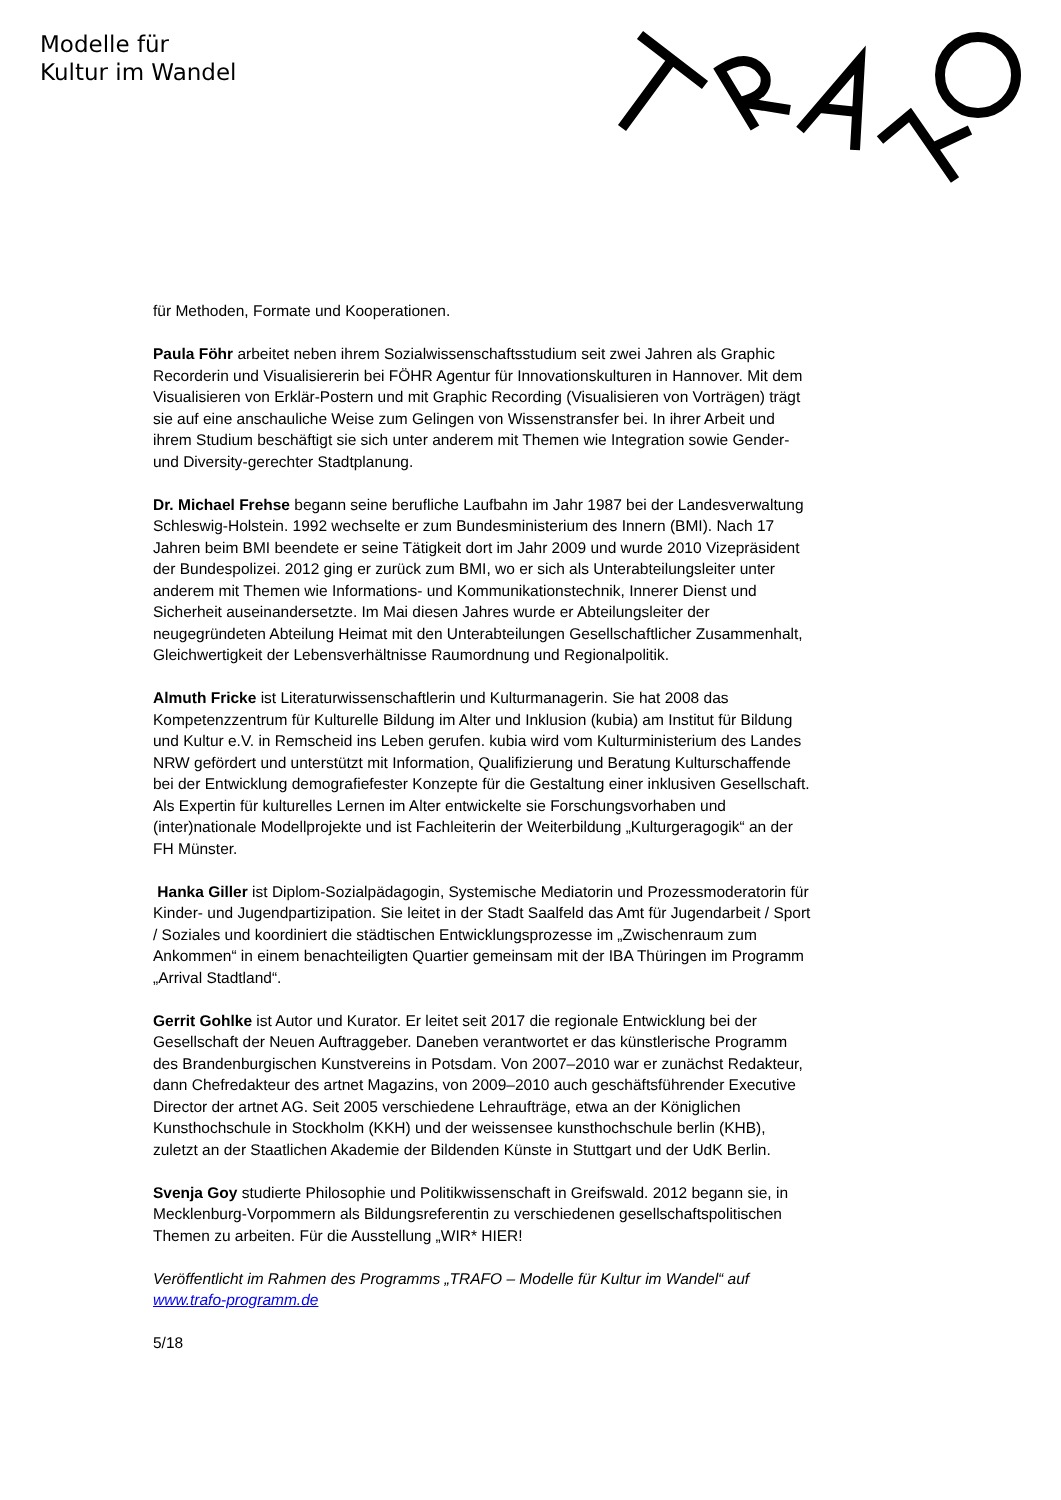Modelle für
Kultur im Wandel
für Methoden, Formate und Kooperationen.
Paula Föhr arbeitet neben ihrem Sozialwissenschaftsstudium seit zwei Jahren als Graphic Recorderin und Visualisiererin bei FÖHR Agentur für Innovationskulturen in Hannover. Mit dem Visualisieren von Erklär-Postern und mit Graphic Recording (Visualisieren von Vorträgen) trägt sie auf eine anschauliche Weise zum Gelingen von Wissenstransfer bei. In ihrer Arbeit und ihrem Studium beschäftigt sie sich unter anderem mit Themen wie Integration sowie Gender- und Diversity-gerechter Stadtplanung.
Dr. Michael Frehse begann seine berufliche Laufbahn im Jahr 1987 bei der Landesverwaltung Schleswig-Holstein. 1992 wechselte er zum Bundesministerium des Innern (BMI). Nach 17 Jahren beim BMI beendete er seine Tätigkeit dort im Jahr 2009 und wurde 2010 Vizepräsident der Bundespolizei. 2012 ging er zurück zum BMI, wo er sich als Unterabteilungsleiter unter anderem mit Themen wie Informations- und Kommunikationstechnik, Innerer Dienst und Sicherheit auseinandersetzte. Im Mai diesen Jahres wurde er Abteilungsleiter der neugegründeten Abteilung Heimat mit den Unterabteilungen Gesellschaftlicher Zusammenhalt, Gleichwertigkeit der Lebensverhältnisse Raumordnung und Regionalpolitik.
Almuth Fricke ist Literaturwissenschaftlerin und Kulturmanagerin. Sie hat 2008 das Kompetenzzentrum für Kulturelle Bildung im Alter und Inklusion (kubia) am Institut für Bildung und Kultur e.V. in Remscheid ins Leben gerufen. kubia wird vom Kulturministerium des Landes NRW gefördert und unterstützt mit Information, Qualifizierung und Beratung Kulturschaffende bei der Entwicklung demografiefester Konzepte für die Gestaltung einer inklusiven Gesellschaft. Als Expertin für kulturelles Lernen im Alter entwickelte sie Forschungsvorhaben und (inter)nationale Modellprojekte und ist Fachleiterin der Weiterbildung „Kulturgeragogik“ an der FH Münster.
Hanka Giller ist Diplom-Sozialpädagogin, Systemische Mediatorin und Prozessmoderatorin für Kinder- und Jugendpartizipation. Sie leitet in der Stadt Saalfeld das Amt für Jugendarbeit / Sport / Soziales und koordiniert die städtischen Entwicklungsprozesse im „Zwischenraum zum Ankommen“ in einem benachteiligten Quartier gemeinsam mit der IBA Thüringen im Programm „Arrival Stadtland“.
Gerrit Gohlke ist Autor und Kurator. Er leitet seit 2017 die regionale Entwicklung bei der Gesellschaft der Neuen Auftraggeber. Daneben verantwortet er das künstlerische Programm des Brandenburgischen Kunstvereins in Potsdam. Von 2007–2010 war er zunächst Redakteur, dann Chefredakteur des artnet Magazins, von 2009–2010 auch geschäftsführender Executive Director der artnet AG. Seit 2005 verschiedene Lehraufträge, etwa an der Königlichen Kunsthochschule in Stockholm (KKH) und der weissensee kunsthochschule berlin (KHB), zuletzt an der Staatlichen Akademie der Bildenden Künste in Stuttgart und der UdK Berlin.
Svenja Goy studierte Philosophie und Politikwissenschaft in Greifswald. 2012 begann sie, in Mecklenburg-Vorpommern als Bildungsreferentin zu verschiedenen gesellschaftspolitischen Themen zu arbeiten. Für die Ausstellung „WIR* HIER!
Veröffentlicht im Rahmen des Programms „TRAFO – Modelle für Kultur im Wandel“ auf www.trafo-programm.de
5/18